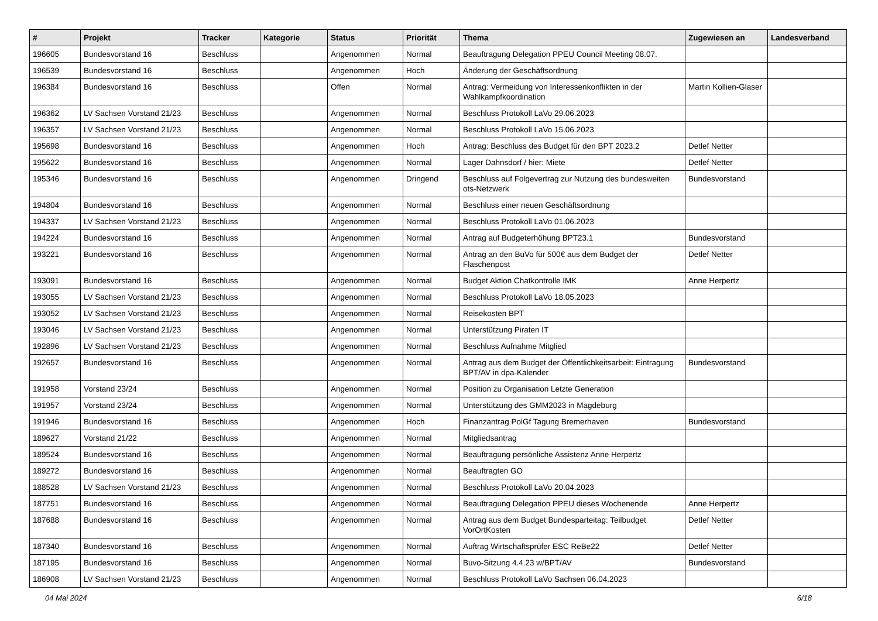| # | Projekt | Tracker | Kategorie | Status | Priorität | Thema | Zugewiesen an | Landesverband |
| --- | --- | --- | --- | --- | --- | --- | --- | --- |
| 196605 | Bundesvorstand 16 | Beschluss | | Angenommen | Normal | Beauftragung Delegation PPEU Council Meeting 08.07. | | |
| 196539 | Bundesvorstand 16 | Beschluss | | Angenommen | Hoch | Änderung der Geschäftsordnung | | |
| 196384 | Bundesvorstand 16 | Beschluss | | Offen | Normal | Antrag: Vermeidung von Interessenkonflikten in der Wahlkampfkoordination | Martin Kollien-Glaser | |
| 196362 | LV Sachsen Vorstand 21/23 | Beschluss | | Angenommen | Normal | Beschluss Protokoll LaVo 29.06.2023 | | |
| 196357 | LV Sachsen Vorstand 21/23 | Beschluss | | Angenommen | Normal | Beschluss Protokoll LaVo 15.06.2023 | | |
| 195698 | Bundesvorstand 16 | Beschluss | | Angenommen | Hoch | Antrag: Beschluss des Budget für den BPT 2023.2 | Detlef Netter | |
| 195622 | Bundesvorstand 16 | Beschluss | | Angenommen | Normal | Lager Dahnsdorf / hier: Miete | Detlef Netter | |
| 195346 | Bundesvorstand 16 | Beschluss | | Angenommen | Dringend | Beschluss auf Folgevertrag zur Nutzung des bundesweiten ots-Netzwerk | Bundesvorstand | |
| 194804 | Bundesvorstand 16 | Beschluss | | Angenommen | Normal | Beschluss einer neuen Geschäftsordnung | | |
| 194337 | LV Sachsen Vorstand 21/23 | Beschluss | | Angenommen | Normal | Beschluss Protokoll LaVo 01.06.2023 | | |
| 194224 | Bundesvorstand 16 | Beschluss | | Angenommen | Normal | Antrag auf Budgeterhöhung BPT23.1 | Bundesvorstand | |
| 193221 | Bundesvorstand 16 | Beschluss | | Angenommen | Normal | Antrag an den BuVo für 500€ aus dem Budget der Flaschenpost | Detlef Netter | |
| 193091 | Bundesvorstand 16 | Beschluss | | Angenommen | Normal | Budget Aktion Chatkontrolle IMK | Anne Herpertz | |
| 193055 | LV Sachsen Vorstand 21/23 | Beschluss | | Angenommen | Normal | Beschluss Protokoll LaVo 18.05.2023 | | |
| 193052 | LV Sachsen Vorstand 21/23 | Beschluss | | Angenommen | Normal | Reisekosten BPT | | |
| 193046 | LV Sachsen Vorstand 21/23 | Beschluss | | Angenommen | Normal | Unterstützung Piraten IT | | |
| 192896 | LV Sachsen Vorstand 21/23 | Beschluss | | Angenommen | Normal | Beschluss Aufnahme Mitglied | | |
| 192657 | Bundesvorstand 16 | Beschluss | | Angenommen | Normal | Antrag aus dem Budget der Öffentlichkeitsarbeit: Eintragung BPT/AV in dpa-Kalender | Bundesvorstand | |
| 191958 | Vorstand 23/24 | Beschluss | | Angenommen | Normal | Position zu Organisation Letzte Generation | | |
| 191957 | Vorstand 23/24 | Beschluss | | Angenommen | Normal | Unterstützung des GMM2023 in Magdeburg | | |
| 191946 | Bundesvorstand 16 | Beschluss | | Angenommen | Hoch | Finanzantrag PolGf Tagung Bremerhaven | Bundesvorstand | |
| 189627 | Vorstand 21/22 | Beschluss | | Angenommen | Normal | Mitgliedsantrag | | |
| 189524 | Bundesvorstand 16 | Beschluss | | Angenommen | Normal | Beauftragung persönliche Assistenz Anne Herpertz | | |
| 189272 | Bundesvorstand 16 | Beschluss | | Angenommen | Normal | Beauftragten GO | | |
| 188528 | LV Sachsen Vorstand 21/23 | Beschluss | | Angenommen | Normal | Beschluss Protokoll LaVo 20.04.2023 | | |
| 187751 | Bundesvorstand 16 | Beschluss | | Angenommen | Normal | Beauftragung Delegation PPEU dieses Wochenende | Anne Herpertz | |
| 187688 | Bundesvorstand 16 | Beschluss | | Angenommen | Normal | Antrag aus dem Budget Bundesparteitag: Teilbudget VorOrtKosten | Detlef Netter | |
| 187340 | Bundesvorstand 16 | Beschluss | | Angenommen | Normal | Auftrag Wirtschaftsprüfer ESC ReBe22 | Detlef Netter | |
| 187195 | Bundesvorstand 16 | Beschluss | | Angenommen | Normal | Buvo-Sitzung 4.4.23 w/BPT/AV | Bundesvorstand | |
| 186908 | LV Sachsen Vorstand 21/23 | Beschluss | | Angenommen | Normal | Beschluss Protokoll LaVo Sachsen 06.04.2023 | | |
04 Mai 2024 6/18